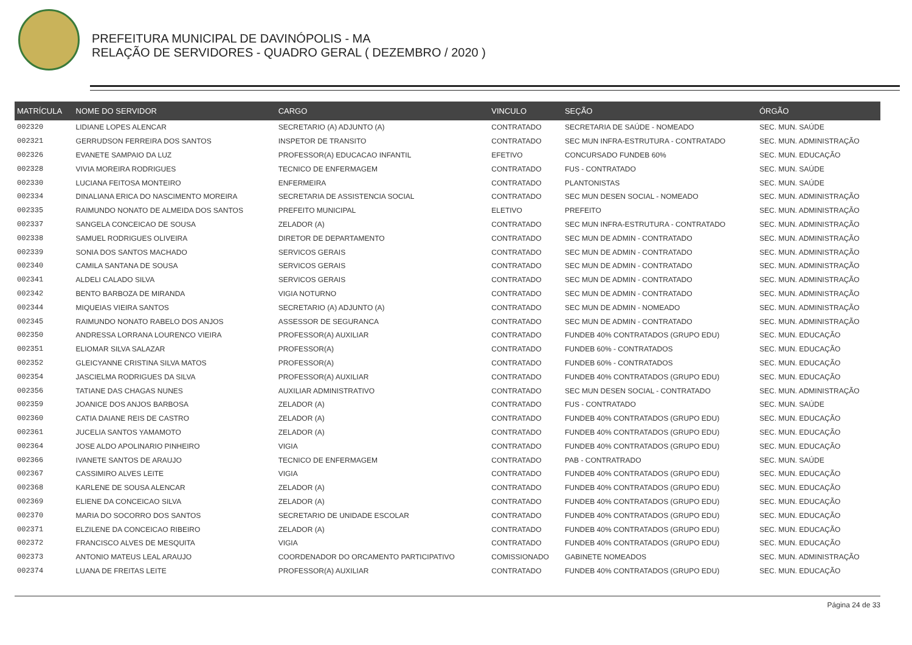PREFEITURA MUNICIPAL DE DAVINÓPOLIS - MA
RELAÇÃO DE SERVIDORES - QUADRO GERAL ( DEZEMBRO / 2020 )
| MATRÍCULA | NOME DO SERVIDOR | CARGO | VINCULO | SEÇÃO | ÓRGÃO |
| --- | --- | --- | --- | --- | --- |
| 002320 | LIDIANE LOPES ALENCAR | SECRETARIO (A) ADJUNTO (A) | CONTRATADO | SECRETARIA DE SAÚDE - NOMEADO | SEC. MUN. SAÚDE |
| 002321 | GERRUDSON FERREIRA DOS SANTOS | INSPETOR DE TRANSITO | CONTRATADO | SEC MUN INFRA-ESTRUTURA - CONTRATADO | SEC. MUN. ADMINISTRAÇÃO |
| 002326 | EVANETE SAMPAIO DA LUZ | PROFESSOR(A) EDUCACAO INFANTIL | EFETIVO | CONCURSADO FUNDEB 60% | SEC. MUN. EDUCAÇÃO |
| 002328 | VIVIA MOREIRA RODRIGUES | TECNICO DE ENFERMAGEM | CONTRATADO | FUS - CONTRATADO | SEC. MUN. SAÚDE |
| 002330 | LUCIANA FEITOSA MONTEIRO | ENFERMEIRA | CONTRATADO | PLANTONISTAS | SEC. MUN. SAÚDE |
| 002334 | DINALIANA ERICA DO NASCIMENTO MOREIRA | SECRETARIA DE ASSISTENCIA SOCIAL | CONTRATADO | SEC MUN DESEN SOCIAL - NOMEADO | SEC. MUN. ADMINISTRAÇÃO |
| 002335 | RAIMUNDO NONATO DE ALMEIDA DOS SANTOS | PREFEITO MUNICIPAL | ELETIVO | PREFEITO | SEC. MUN. ADMINISTRAÇÃO |
| 002337 | SANGELA CONCEICAO DE SOUSA | ZELADOR (A) | CONTRATADO | SEC MUN INFRA-ESTRUTURA - CONTRATADO | SEC. MUN. ADMINISTRAÇÃO |
| 002338 | SAMUEL RODRIGUES OLIVEIRA | DIRETOR DE DEPARTAMENTO | CONTRATADO | SEC MUN DE ADMIN - CONTRATADO | SEC. MUN. ADMINISTRAÇÃO |
| 002339 | SONIA DOS SANTOS MACHADO | SERVICOS GERAIS | CONTRATADO | SEC MUN DE ADMIN - CONTRATADO | SEC. MUN. ADMINISTRAÇÃO |
| 002340 | CAMILA SANTANA DE SOUSA | SERVICOS GERAIS | CONTRATADO | SEC MUN DE ADMIN - CONTRATADO | SEC. MUN. ADMINISTRAÇÃO |
| 002341 | ALDELI CALADO SILVA | SERVICOS GERAIS | CONTRATADO | SEC MUN DE ADMIN - CONTRATADO | SEC. MUN. ADMINISTRAÇÃO |
| 002342 | BENTO BARBOZA DE MIRANDA | VIGIA NOTURNO | CONTRATADO | SEC MUN DE ADMIN - CONTRATADO | SEC. MUN. ADMINISTRAÇÃO |
| 002344 | MIQUEIAS VIEIRA SANTOS | SECRETARIO (A) ADJUNTO (A) | CONTRATADO | SEC MUN DE ADMIN - NOMEADO | SEC. MUN. ADMINISTRAÇÃO |
| 002345 | RAIMUNDO NONATO RABELO DOS ANJOS | ASSESSOR DE SEGURANCA | CONTRATADO | SEC MUN DE ADMIN - CONTRATADO | SEC. MUN. ADMINISTRAÇÃO |
| 002350 | ANDRESSA LORRANA LOURENCO VIEIRA | PROFESSOR(A) AUXILIAR | CONTRATADO | FUNDEB 40% CONTRATADOS (GRUPO EDU) | SEC. MUN. EDUCAÇÃO |
| 002351 | ELIOMAR SILVA SALAZAR | PROFESSOR(A) | CONTRATADO | FUNDEB 60% - CONTRATADOS | SEC. MUN. EDUCAÇÃO |
| 002352 | GLEICYANNE CRISTINA SILVA MATOS | PROFESSOR(A) | CONTRATADO | FUNDEB 60% - CONTRATADOS | SEC. MUN. EDUCAÇÃO |
| 002354 | JASCIELMA RODRIGUES DA SILVA | PROFESSOR(A) AUXILIAR | CONTRATADO | FUNDEB 40% CONTRATADOS (GRUPO EDU) | SEC. MUN. EDUCAÇÃO |
| 002356 | TATIANE DAS CHAGAS NUNES | AUXILIAR ADMINISTRATIVO | CONTRATADO | SEC MUN DESEN SOCIAL - CONTRATADO | SEC. MUN. ADMINISTRAÇÃO |
| 002359 | JOANICE DOS ANJOS BARBOSA | ZELADOR (A) | CONTRATADO | FUS - CONTRATADO | SEC. MUN. SAÚDE |
| 002360 | CATIA DAIANE REIS DE CASTRO | ZELADOR (A) | CONTRATADO | FUNDEB 40% CONTRATADOS (GRUPO EDU) | SEC. MUN. EDUCAÇÃO |
| 002361 | JUCELIA SANTOS YAMAMOTO | ZELADOR (A) | CONTRATADO | FUNDEB 40% CONTRATADOS (GRUPO EDU) | SEC. MUN. EDUCAÇÃO |
| 002364 | JOSE ALDO APOLINARIO PINHEIRO | VIGIA | CONTRATADO | FUNDEB 40% CONTRATADOS (GRUPO EDU) | SEC. MUN. EDUCAÇÃO |
| 002366 | IVANETE SANTOS DE ARAUJO | TECNICO DE ENFERMAGEM | CONTRATADO | PAB - CONTRATRADO | SEC. MUN. SAÚDE |
| 002367 | CASSIMIRO ALVES LEITE | VIGIA | CONTRATADO | FUNDEB 40% CONTRATADOS (GRUPO EDU) | SEC. MUN. EDUCAÇÃO |
| 002368 | KARLENE DE SOUSA ALENCAR | ZELADOR (A) | CONTRATADO | FUNDEB 40% CONTRATADOS (GRUPO EDU) | SEC. MUN. EDUCAÇÃO |
| 002369 | ELIENE DA CONCEICAO SILVA | ZELADOR (A) | CONTRATADO | FUNDEB 40% CONTRATADOS (GRUPO EDU) | SEC. MUN. EDUCAÇÃO |
| 002370 | MARIA DO SOCORRO DOS SANTOS | SECRETARIO DE UNIDADE ESCOLAR | CONTRATADO | FUNDEB 40% CONTRATADOS (GRUPO EDU) | SEC. MUN. EDUCAÇÃO |
| 002371 | ELZILENE DA CONCEICAO RIBEIRO | ZELADOR (A) | CONTRATADO | FUNDEB 40% CONTRATADOS (GRUPO EDU) | SEC. MUN. EDUCAÇÃO |
| 002372 | FRANCISCO ALVES DE MESQUITA | VIGIA | CONTRATADO | FUNDEB 40% CONTRATADOS (GRUPO EDU) | SEC. MUN. EDUCAÇÃO |
| 002373 | ANTONIO MATEUS LEAL ARAUJO | COORDENADOR DO ORCAMENTO PARTICIPATIVO | COMISSIONADO | GABINETE NOMEADOS | SEC. MUN. ADMINISTRAÇÃO |
| 002374 | LUANA DE FREITAS LEITE | PROFESSOR(A) AUXILIAR | CONTRATADO | FUNDEB 40% CONTRATADOS (GRUPO EDU) | SEC. MUN. EDUCAÇÃO |
Página 24 de 33